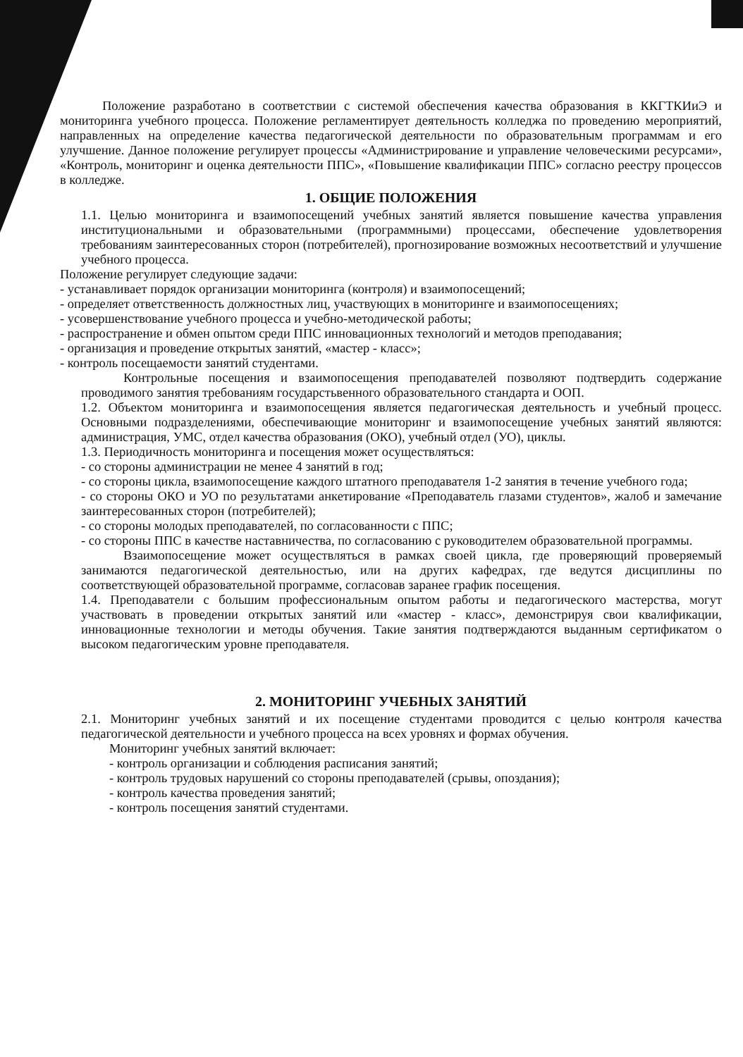Положение разработано в соответствии с системой обеспечения качества образования в ККГТКИиЭ и мониторинга учебного процесса. Положение регламентирует деятельность колледжа по проведению мероприятий, направленных на определение качества педагогической деятельности по образовательным программам и его улучшение. Данное положение регулирует процессы «Администрирование и управление человеческими ресурсами», «Контроль, мониторинг и оценка деятельности ППС», «Повышение квалификации ППС» согласно реестру процессов в колледже.
1. ОБЩИЕ ПОЛОЖЕНИЯ
1.1. Целью мониторинга и взаимопосещений учебных занятий является повышение качества управления институциональными и образовательными (программными) процессами, обеспечение удовлетворения требованиям заинтересованных сторон (потребителей), прогнозирование возможных несоответствий и улучшение учебного процесса.
Положение регулирует следующие задачи:
- устанавливает порядок организации мониторинга (контроля) и взаимопосещений;
- определяет ответственность должностных лиц, участвующих в мониторинге и взаимопосещениях;
- усовершенствование учебного процесса и учебно-методической работы;
- распространение и обмен опытом среди ППС инновационных технологий и методов преподавания;
- организация и проведение открытых занятий, «мастер - класс»;
- контроль посещаемости занятий студентами.
Контрольные посещения и взаимопосещения преподавателей позволяют подтвердить содержание проводимого занятия требованиям государстьвенного образовательного стандарта и ООП.
1.2. Объектом мониторинга и взаимопосещения является педагогическая деятельность и учебный процесс. Основными подразделениями, обеспечивающие мониторинг и взаимопосещение учебных занятий являются: администрация, УМС, отдел качества образования (ОКО), учебный отдел (УО), циклы.
1.3. Периодичность мониторинга и посещения может осуществляться:
- со стороны администрации не менее 4 занятий в год;
- со стороны цикла, взаимопосещение каждого штатного преподавателя 1-2 занятия в течение учебного года;
- со стороны ОКО и УО по результатами анкетирование «Преподаватель глазами студентов», жалоб и замечание заинтересованных сторон (потребителей);
- со стороны молодых преподавателей, по согласованности с ППС;
- со стороны ППС в качестве наставничества, по согласованию с руководителем образовательной программы.
Взаимопосещение может осуществляться в рамках своей цикла, где проверяющий проверяемый занимаются педагогической деятельностью, или на других кафедрах, где ведутся дисциплины по соответствующей образовательной программе, согласовав заранее график посещения.
1.4. Преподаватели с большим профессиональным опытом работы и педагогического мастерства, могут участвовать в проведении открытых занятий или «мастер - класс», демонстрируя свои квалификации, инновационные технологии и методы обучения. Такие занятия подтверждаются выданным сертификатом о высоком педагогическим уровне преподавателя.
2. МОНИТОРИНГ УЧЕБНЫХ ЗАНЯТИЙ
2.1. Мониторинг учебных занятий и их посещение студентами проводится с целью контроля качества педагогической деятельности и учебного процесса на всех уровнях и формах обучения.
Мониторинг учебных занятий включает:
- контроль организации и соблюдения расписания занятий;
- контроль трудовых нарушений со стороны преподавателей (срывы, опоздания);
- контроль качества проведения занятий;
- контроль посещения занятий студентами.